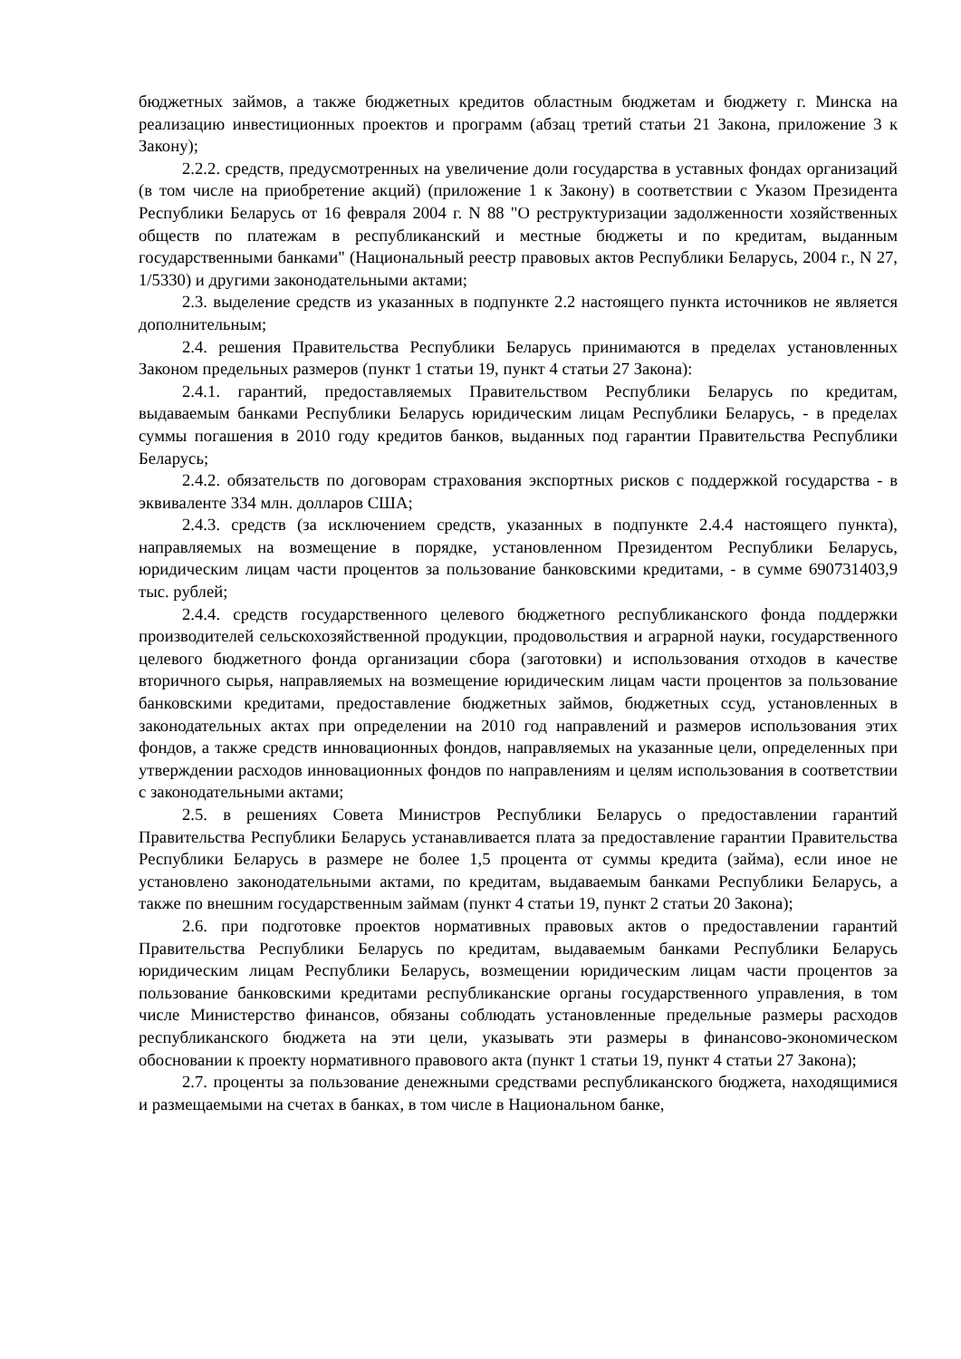бюджетных займов, а также бюджетных кредитов областным бюджетам и бюджету г. Минска на реализацию инвестиционных проектов и программ (абзац третий статьи 21 Закона, приложение 3 к Закону);
2.2.2. средств, предусмотренных на увеличение доли государства в уставных фондах организаций (в том числе на приобретение акций) (приложение 1 к Закону) в соответствии с Указом Президента Республики Беларусь от 16 февраля 2004 г. N 88 "О реструктуризации задолженности хозяйственных обществ по платежам в республиканский и местные бюджеты и по кредитам, выданным государственными банками" (Национальный реестр правовых актов Республики Беларусь, 2004 г., N 27, 1/5330) и другими законодательными актами;
2.3. выделение средств из указанных в подпункте 2.2 настоящего пункта источников не является дополнительным;
2.4. решения Правительства Республики Беларусь принимаются в пределах установленных Законом предельных размеров (пункт 1 статьи 19, пункт 4 статьи 27 Закона):
2.4.1. гарантий, предоставляемых Правительством Республики Беларусь по кредитам, выдаваемым банками Республики Беларусь юридическим лицам Республики Беларусь, - в пределах суммы погашения в 2010 году кредитов банков, выданных под гарантии Правительства Республики Беларусь;
2.4.2. обязательств по договорам страхования экспортных рисков с поддержкой государства - в эквиваленте 334 млн. долларов США;
2.4.3. средств (за исключением средств, указанных в подпункте 2.4.4 настоящего пункта), направляемых на возмещение в порядке, установленном Президентом Республики Беларусь, юридическим лицам части процентов за пользование банковскими кредитами, - в сумме 690731403,9 тыс. рублей;
2.4.4. средств государственного целевого бюджетного республиканского фонда поддержки производителей сельскохозяйственной продукции, продовольствия и аграрной науки, государственного целевого бюджетного фонда организации сбора (заготовки) и использования отходов в качестве вторичного сырья, направляемых на возмещение юридическим лицам части процентов за пользование банковскими кредитами, предоставление бюджетных займов, бюджетных ссуд, установленных в законодательных актах при определении на 2010 год направлений и размеров использования этих фондов, а также средств инновационных фондов, направляемых на указанные цели, определенных при утверждении расходов инновационных фондов по направлениям и целям использования в соответствии с законодательными актами;
2.5. в решениях Совета Министров Республики Беларусь о предоставлении гарантий Правительства Республики Беларусь устанавливается плата за предоставление гарантии Правительства Республики Беларусь в размере не более 1,5 процента от суммы кредита (займа), если иное не установлено законодательными актами, по кредитам, выдаваемым банками Республики Беларусь, а также по внешним государственным займам (пункт 4 статьи 19, пункт 2 статьи 20 Закона);
2.6. при подготовке проектов нормативных правовых актов о предоставлении гарантий Правительства Республики Беларусь по кредитам, выдаваемым банками Республики Беларусь юридическим лицам Республики Беларусь, возмещении юридическим лицам части процентов за пользование банковскими кредитами республиканские органы государственного управления, в том числе Министерство финансов, обязаны соблюдать установленные предельные размеры расходов республиканского бюджета на эти цели, указывать эти размеры в финансово-экономическом обосновании к проекту нормативного правового акта (пункт 1 статьи 19, пункт 4 статьи 27 Закона);
2.7. проценты за пользование денежными средствами республиканского бюджета, находящимися и размещаемыми на счетах в банках, в том числе в Национальном банке,